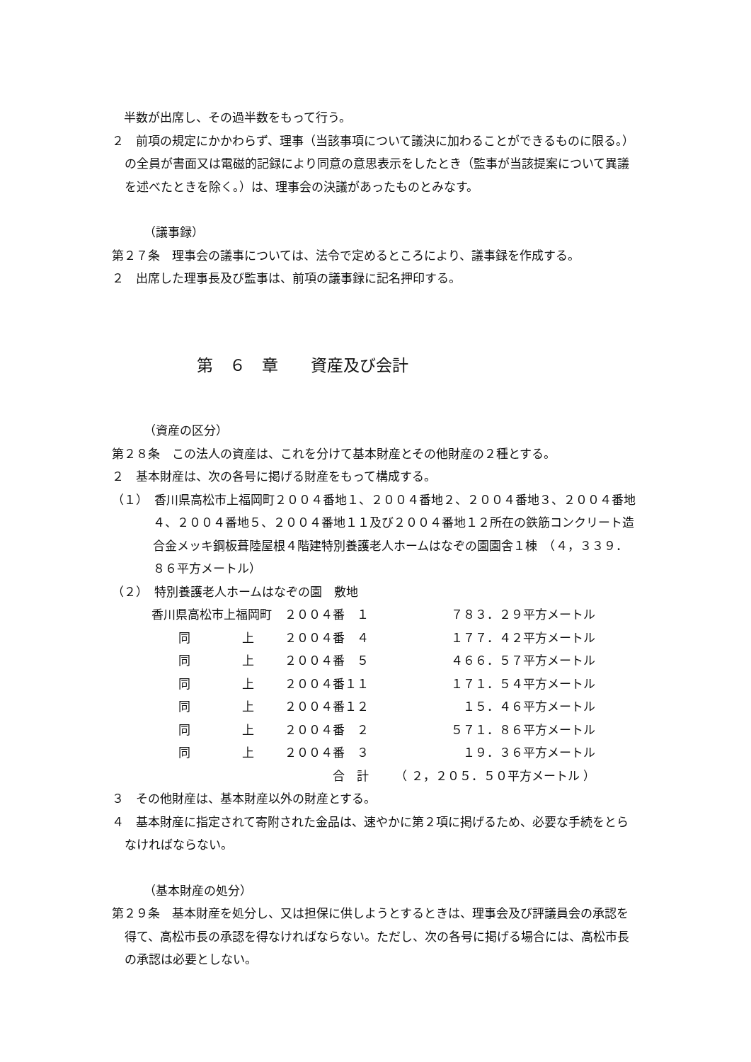半数が出席し、その過半数をもって行う。
２　前項の規定にかかわらず、理事（当該事項について議決に加わることができるものに限る。）の全員が書面又は電磁的記録により同意の意思表示をしたとき（監事が当該提案について異議を述べたときを除く。）は、理事会の決議があったものとみなす。
（議事録）
第２７条　理事会の議事については、法令で定めるところにより、議事録を作成する。
２　出席した理事長及び監事は、前項の議事録に記名押印する。
第　６　章　　資産及び会計
（資産の区分）
第２８条　この法人の資産は、これを分けて基本財産とその他財産の２種とする。
２　基本財産は、次の各号に掲げる財産をもって構成する。
（１）　香川県高松市上福岡町２００４番地１、２００４番地２、２００４番地３、２００４番地４、２００４番地５、２００４番地１１及び２００４番地１２所在の鉄筋コンクリート造合金メッキ鋼板葺陸屋根４階建特別養護老人ホームはなぞの園園舎１棟　（４，３３９．８６平方メートル）
（２）　特別養護老人ホームはなぞの園　敷地
| 香川県高松市上福岡町 | | ２００４番 １ | ７８３．２９平方メートル |
| 同 | 上 | ２００４番 ４ | １７７．４２平方メートル |
| 同 | 上 | ２００４番 ５ | ４６６．５７平方メートル |
| 同 | 上 | ２００４番１１ | １７１．５４平方メートル |
| 同 | 上 | ２００４番１２ | １５．４６平方メートル |
| 同 | 上 | ２００４番 ２ | ５７１．８６平方メートル |
| 同 | 上 | ２００４番 ３ | １９．３６平方メートル |
| | | 合 計 | （ ２，２０５．５０平方メートル ） |
３　その他財産は、基本財産以外の財産とする。
４　基本財産に指定されて寄附された金品は、速やかに第２項に掲げるため、必要な手続をとらなければならない。
（基本財産の処分）
第２９条　基本財産を処分し、又は担保に供しようとするときは、理事会及び評議員会の承認を得て、高松市長の承認を得なければならない。ただし、次の各号に掲げる場合には、高松市長の承認は必要としない。